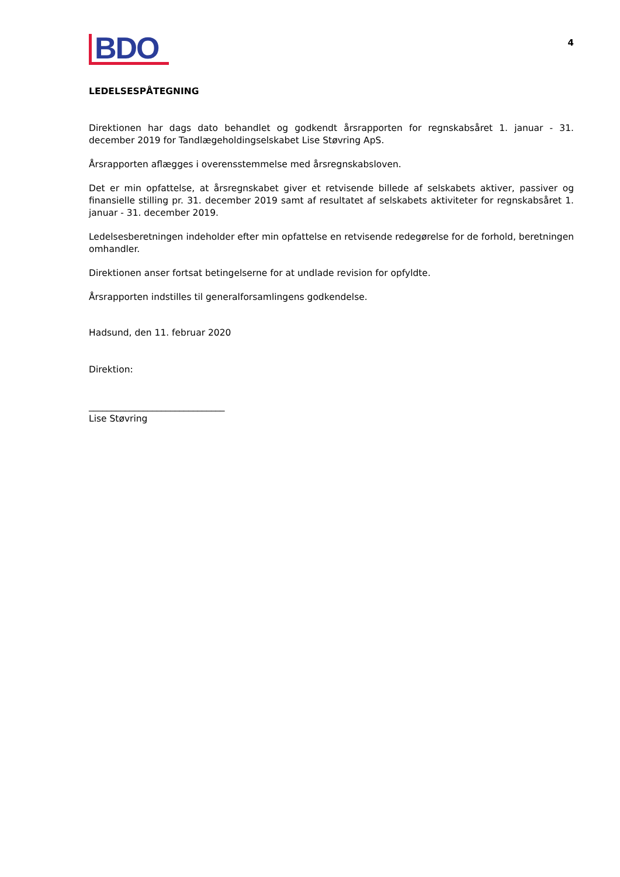BDO
4
LEDELSESPÅTEGNING
Direktionen har dags dato behandlet og godkendt årsrapporten for regnskabsåret 1. januar - 31. december 2019 for Tandlægeholdingselskabet Lise Støvring ApS.
Årsrapporten aflægges i overensstemmelse med årsregnskabsloven.
Det er min opfattelse, at årsregnskabet giver et retvisende billede af selskabets aktiver, passiver og finansielle stilling pr. 31. december 2019 samt af resultatet af selskabets aktiviteter for regnskabsåret 1. januar - 31. december 2019.
Ledelsesberetningen indeholder efter min opfattelse en retvisende redegørelse for de forhold, beretningen omhandler.
Direktionen anser fortsat betingelserne for at undlade revision for opfyldte.
Årsrapporten indstilles til generalforsamlingens godkendelse.
Hadsund, den 11. februar 2020
Direktion:
______________________________
Lise Støvring